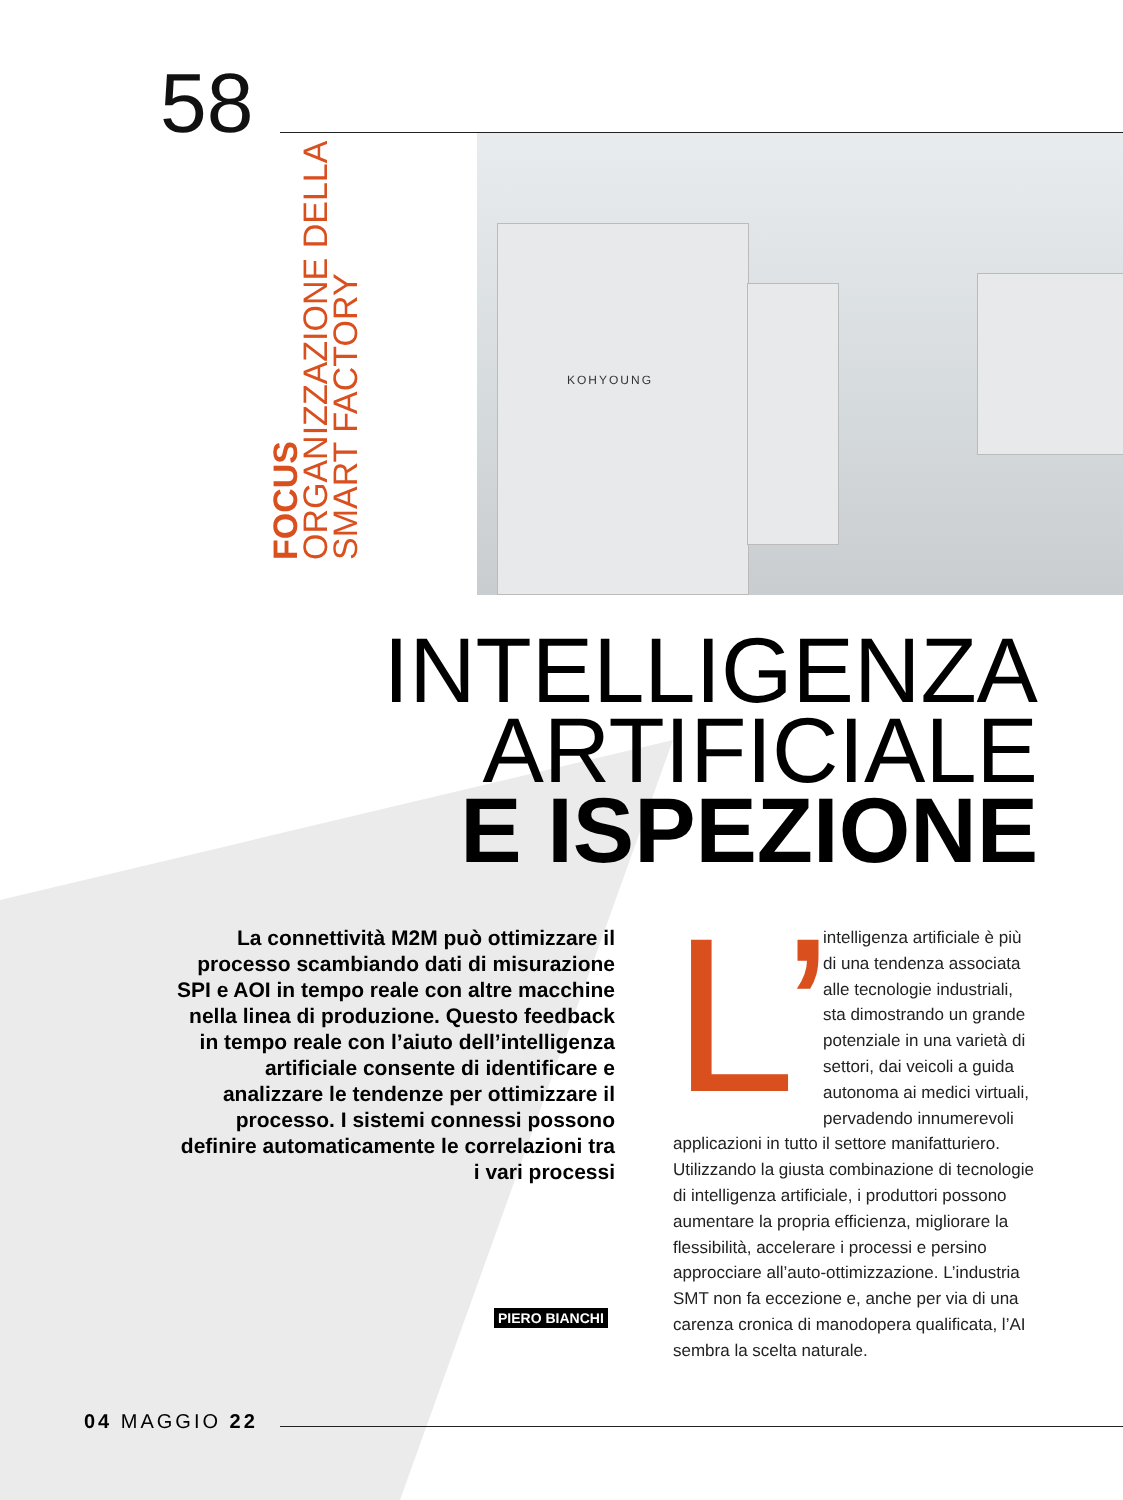58
FOCUS ORGANIZZAZIONE DELLA SMART FACTORY
KOHYOUNG
INTELLIGENZA
ARTIFICIALE
E ISPEZIONE
La connettività M2M può ottimizzare il processo scambiando dati di misurazione SPI e AOI in tempo reale con altre macchine nella linea di produzione. Questo feedback in tempo reale con l’aiuto dell’intelligenza artificiale consente di identificare e analizzare le tendenze per ottimizzare il processo. I sistemi connessi possono definire automaticamente le correlazioni tra i vari processi
PIERO BIANCHI
L’ intelligenza artificiale è più di una tendenza associata alle tecnologie industriali, sta dimostrando un grande potenziale in una varietà di settori, dai veicoli a guida autonoma ai medici virtuali, pervadendo innumerevoli applicazioni in tutto il settore manifatturiero. Utilizzando la giusta combinazione di tecnologie di intelligenza artificiale, i produttori possono aumentare la propria efficienza, migliorare la flessibilità, accelerare i processi e persino approcciare all’auto-ottimizzazione. L’industria SMT non fa eccezione e, anche per via di una carenza cronica di manodopera qualificata, l’AI sembra la scelta naturale.
04 MAGGIO 22